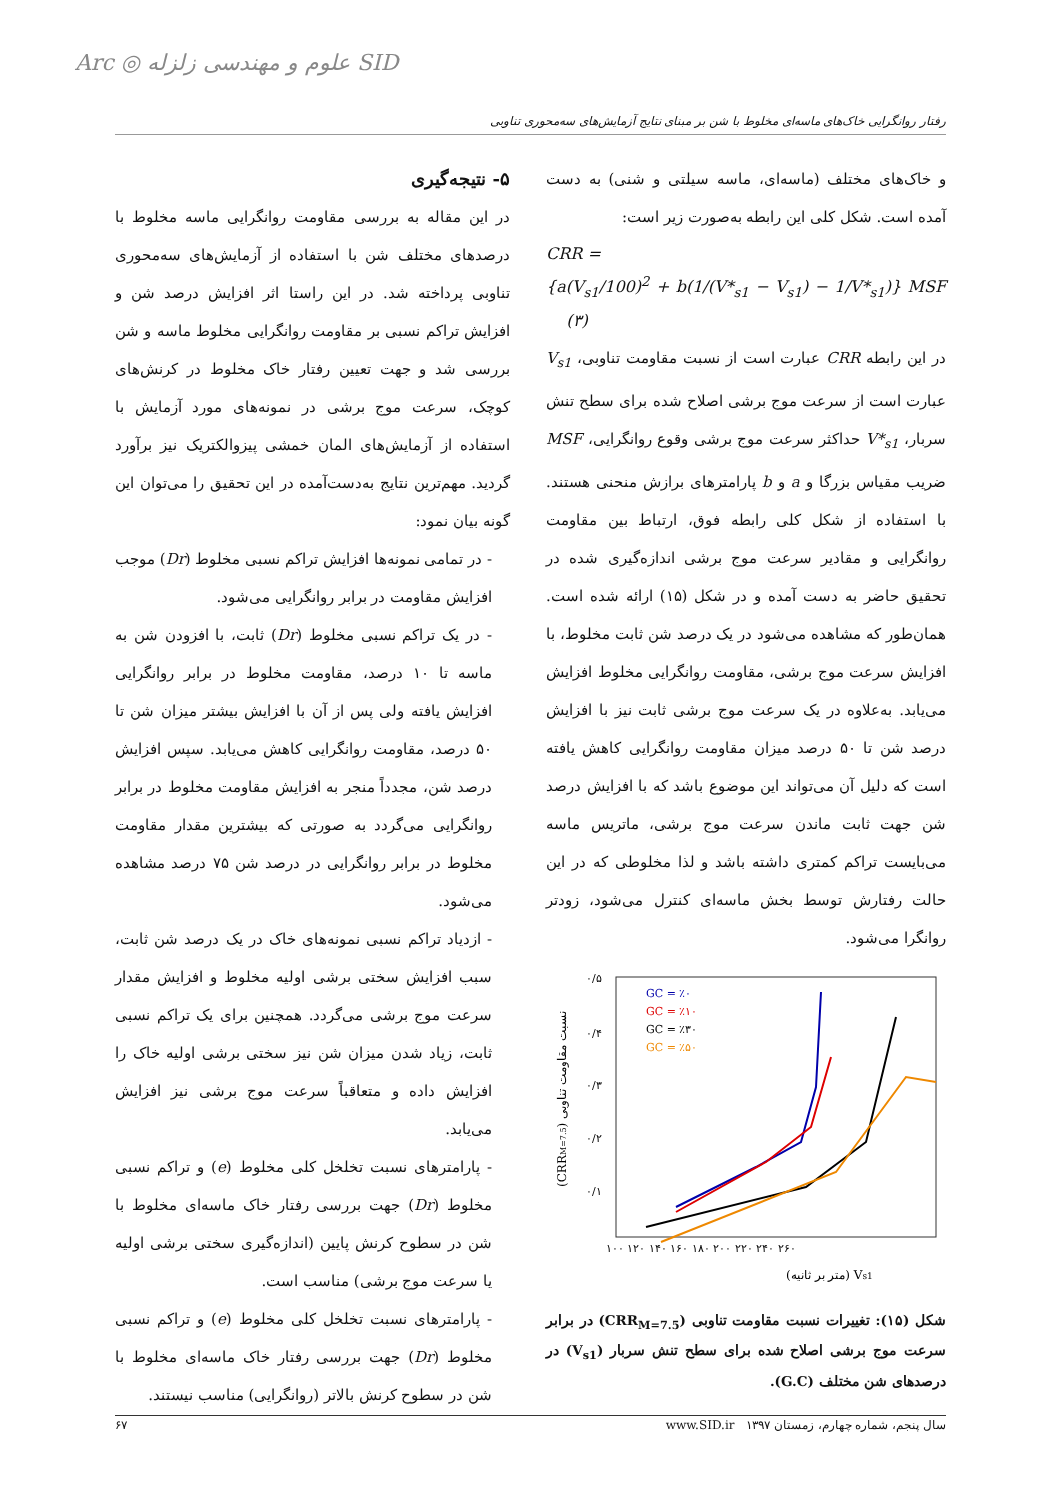رفتار روانگرایی خاک‌های ماسه‌ای مخلوط با شن بر مبنای نتایج آزمایش‌های سه‌محوری تناوبی
Arc ◎ علوم و مهندسی زلزله SID
و خاک‌های مختلف (ماسه‌ای، ماسه سیلتی و شنی) به دست آمده است. شکل کلی این رابطه به‌صورت زیر است:
CRR =
{a(V<sub>s1</sub>/100)<sup>2</sup> + b(1/(V*<sub>s1</sub> − V<sub>s1</sub>) − 1/V*<sub>s1</sub>)} MSF (۳)
در این رابطه CRR عبارت است از نسبت مقاومت تناوبی، V<sub>s1</sub> عبارت است از سرعت موج برشی اصلاح شده برای سطح تنش سربار، V*<sub>s1</sub> حداکثر سرعت موج برشی وقوع روانگرایی، MSF ضریب مقیاس بزرگا و a و b پارامترهای برازش منحنی هستند. با استفاده از شکل کلی رابطه فوق، ارتباط بین مقاومت روانگرایی و مقادیر سرعت موج برشی اندازه‌گیری شده در تحقیق حاضر به دست آمده و در شکل (۱۵) ارائه شده است. همان‌طور که مشاهده می‌شود در یک درصد شن ثابت مخلوط، با افزایش سرعت موج برشی، مقاومت روانگرایی مخلوط افزایش می‌یابد. به‌علاوه در یک سرعت موج برشی ثابت نیز با افزایش درصد شن تا ۵۰ درصد میزان مقاومت روانگرایی کاهش یافته است که دلیل آن می‌تواند این موضوع باشد که با افزایش درصد شن جهت ثابت ماندن سرعت موج برشی، ماتریس ماسه می‌بایست تراکم کمتری داشته باشد و لذا مخلوطی که در این حالت رفتارش توسط بخش ماسه‌ای کنترل می‌شود، زودتر روانگرا می‌شود.
۰/۵
۰/۴
۰/۳
۰/۲
۰/۱
۱۰۰ ۱۲۰ ۱۴۰ ۱۶۰ ۱۸۰ ۲۰۰ ۲۲۰ ۲۴۰ ۲۶۰
(متر بر ثانیه) Vs1
(CRRM=7.5) نسبت مقاومت تناوبی
GC = ٪۰
GC = ٪۱۰
GC = ٪۳۰
GC = ٪۵۰
شکل (۱۵): تغییرات نسبت مقاومت تناوبی (CRR<sub>M=7.5</sub>) در برابر سرعت موج برشی اصلاح شده برای سطح تنش سربار (V<sub>s1</sub>) در درصدهای شن مختلف (G.C).
۵- نتیجه‌گیری
در این مقاله به بررسی مقاومت روانگرایی ماسه مخلوط با درصدهای مختلف شن با استفاده از آزمایش‌های سه‌محوری تناوبی پرداخته شد. در این راستا اثر افزایش درصد شن و افزایش تراکم نسبی بر مقاومت روانگرایی مخلوط ماسه و شن بررسی شد و جهت تعیین رفتار خاک مخلوط در کرنش‌های کوچک، سرعت موج برشی در نمونه‌های مورد آزمایش با استفاده از آزمایش‌های المان خمشی پیزوالکتریک نیز برآورد گردید. مهم‌ترین نتایج به‌دست‌آمده در این تحقیق را می‌توان این گونه بیان نمود:
- در تمامی نمونه‌ها افزایش تراکم نسبی مخلوط (Dr) موجب افزایش مقاومت در برابر روانگرایی می‌شود.
- در یک تراکم نسبی مخلوط (Dr) ثابت، با افزودن شن به ماسه تا ۱۰ درصد، مقاومت مخلوط در برابر روانگرایی افزایش یافته ولی پس از آن با افزایش بیشتر میزان شن تا ۵۰ درصد، مقاومت روانگرایی کاهش می‌یابد. سپس افزایش درصد شن، مجدداً منجر به افزایش مقاومت مخلوط در برابر روانگرایی می‌گردد به صورتی که بیشترین مقدار مقاومت مخلوط در برابر روانگرایی در درصد شن ۷۵ درصد مشاهده می‌شود.
- ازدیاد تراکم نسبی نمونه‌های خاک در یک درصد شن ثابت، سبب افزایش سختی برشی اولیه مخلوط و افزایش مقدار سرعت موج برشی می‌گردد. همچنین برای یک تراکم نسبی ثابت، زیاد شدن میزان شن نیز سختی برشی اولیه خاک را افزایش داده و متعاقباً سرعت موج برشی نیز افزایش می‌یابد.
- پارامترهای نسبت تخلخل کلی مخلوط (e) و تراکم نسبی مخلوط (Dr) جهت بررسی رفتار خاک ماسه‌ای مخلوط با شن در سطوح کرنش پایین (اندازه‌گیری سختی برشی اولیه یا سرعت موج برشی) مناسب است.
- پارامترهای نسبت تخلخل کلی مخلوط (e) و تراکم نسبی مخلوط (Dr) جهت بررسی رفتار خاک ماسه‌ای مخلوط با شن در سطوح کرنش بالاتر (روانگرایی) مناسب نیستند.
سال پنجم، شماره چهارم، زمستان ۱۳۹۷ www.SID.ir ۶۷